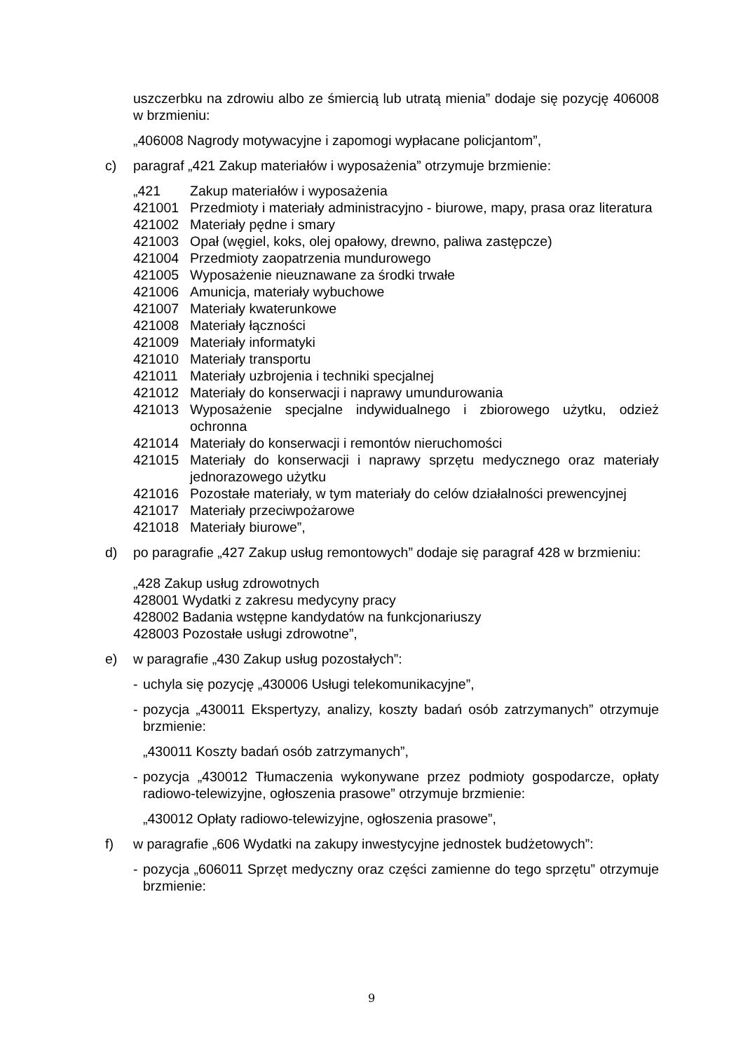uszczerbku na zdrowiu albo ze śmiercią lub utratą mienia” dodaje się pozycję 406008 w brzmieniu:
„406008 Nagrody motywacyjne i zapomogi wypłacane policjantom”,
c) paragraf „421 Zakup materiałów i wyposażenia” otrzymuje brzmienie:
„421 Zakup materiałów i wyposażenia
421001 Przedmioty i materiały administracyjno - biurowe, mapy, prasa oraz literatura
421002 Materiały pędne i smary
421003 Opał (węgiel, koks, olej opałowy, drewno, paliwa zastępcze)
421004 Przedmioty zaopatrzenia mundurowego
421005 Wyposażenie nieuznawane za środki trwałe
421006 Amunicja, materiały wybuchowe
421007 Materiały kwaterunkowe
421008 Materiały łączności
421009 Materiały informatyki
421010 Materiały transportu
421011 Materiały uzbrojenia i techniki specjalnej
421012 Materiały do konserwacji i naprawy umundurowania
421013 Wyposażenie specjalne indywidualnego i zbiorowego użytku, odzież ochronna
421014 Materiały do konserwacji i remontów nieruchomości
421015 Materiały do konserwacji i naprawy sprzętu medycznego oraz materiały jednorazowego użytku
421016 Pozostałe materiały, w tym materiały do celów działalności prewencyjnej
421017 Materiały przeciwpożarowe
421018 Materiały biurowe”,
d) po paragrafie „427 Zakup usług remontowych” dodaje się paragraf 428 w brzmieniu:
„428 Zakup usług zdrowotnych
428001 Wydatki z zakresu medycyny pracy
428002 Badania wstępne kandydatów na funkcjonariuszy
428003 Pozostałe usługi zdrowotne”,
e) w paragrafie „430 Zakup usług pozostałych”:
- uchyla się pozycję „430006 Usługi telekomunikacyjne”,
- pozycja „430011 Ekspertyzy, analizy, koszty badań osób zatrzymanych” otrzymuje brzmienie:
„430011 Koszty badań osób zatrzymanych”,
- pozycja „430012 Tłumaczenia wykonywane przez podmioty gospodarcze, opłaty radiowo-telewizyjne, ogłoszenia prasowe” otrzymuje brzmienie:
„430012 Opłaty radiowo-telewizyjne, ogłoszenia prasowe”,
f) w paragrafie „606 Wydatki na zakupy inwestycyjne jednostek budżetowych”:
- pozycja „606011 Sprzęt medyczny oraz części zamienne do tego sprzętu” otrzymuje brzmienie:
9